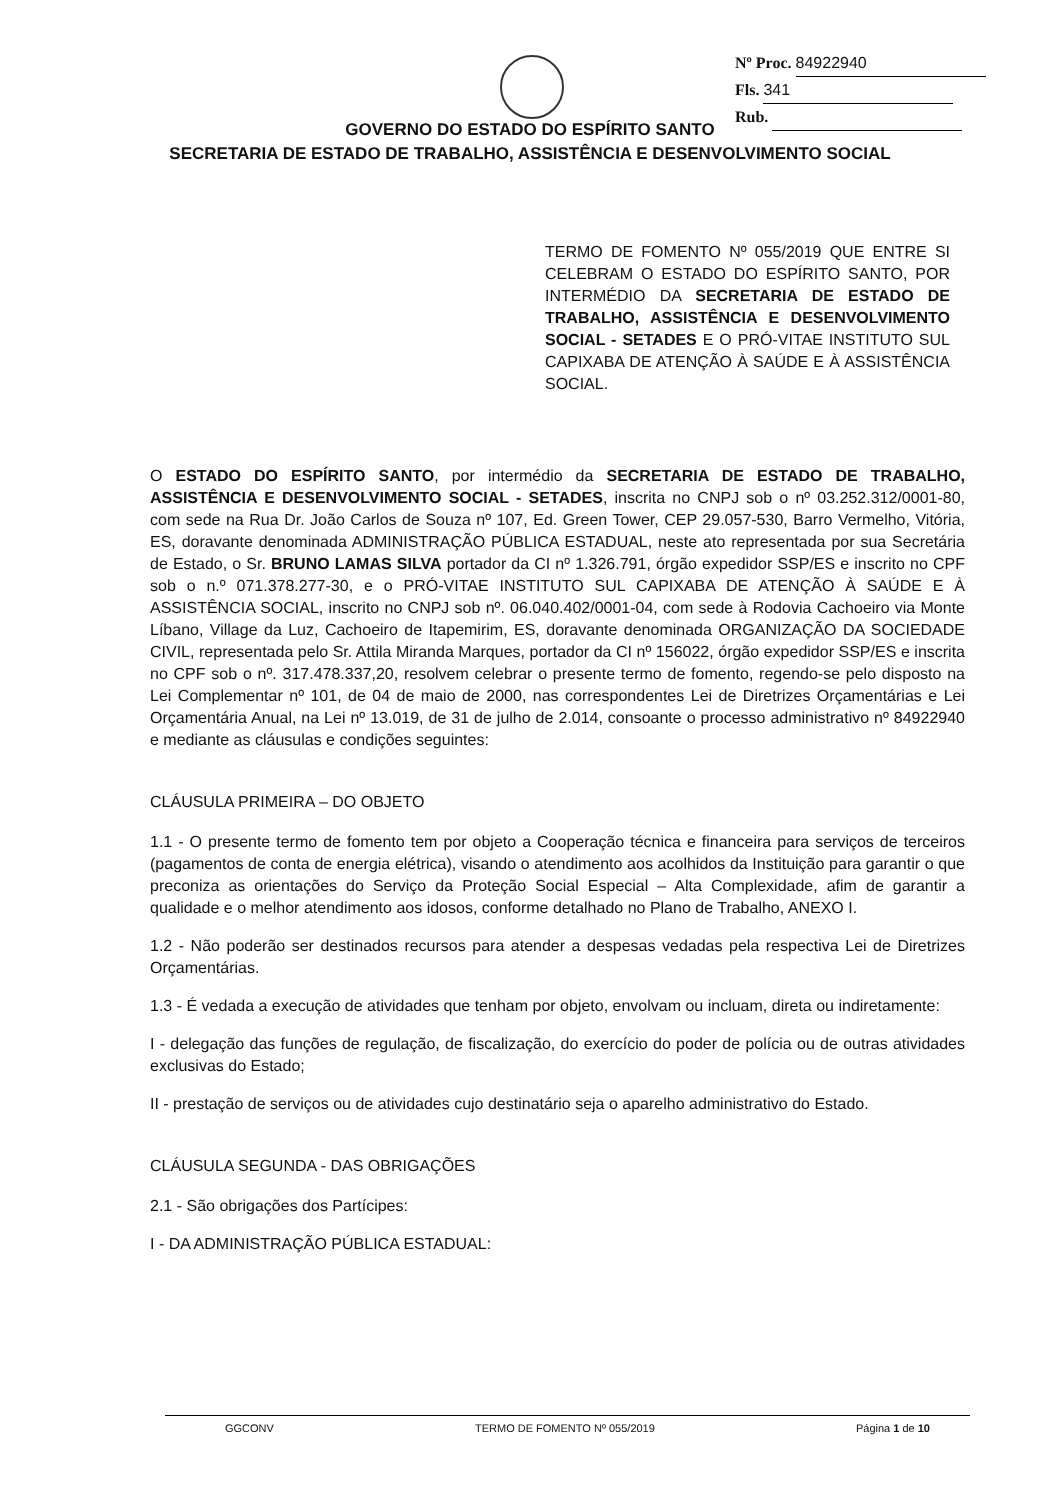Nº Proc. 84922940
Fls. 341
Rub.
GOVERNO DO ESTADO DO ESPÍRITO SANTO
SECRETARIA DE ESTADO DE TRABALHO, ASSISTÊNCIA E DESENVOLVIMENTO SOCIAL
TERMO DE FOMENTO Nº 055/2019 QUE ENTRE SI CELEBRAM O ESTADO DO ESPÍRITO SANTO, POR INTERMÉDIO DA SECRETARIA DE ESTADO DE TRABALHO, ASSISTÊNCIA E DESENVOLVIMENTO SOCIAL - SETADES E O PRÓ-VITAE INSTITUTO SUL CAPIXABA DE ATENÇÃO À SAÚDE E À ASSISTÊNCIA SOCIAL.
O ESTADO DO ESPÍRITO SANTO, por intermédio da SECRETARIA DE ESTADO DE TRABALHO, ASSISTÊNCIA E DESENVOLVIMENTO SOCIAL - SETADES, inscrita no CNPJ sob o nº 03.252.312/0001-80, com sede na Rua Dr. João Carlos de Souza nº 107, Ed. Green Tower, CEP 29.057-530, Barro Vermelho, Vitória, ES, doravante denominada ADMINISTRAÇÃO PÚBLICA ESTADUAL, neste ato representada por sua Secretária de Estado, o Sr. BRUNO LAMAS SILVA portador da CI nº 1.326.791, órgão expedidor SSP/ES e inscrito no CPF sob o n.º 071.378.277-30, e o PRÓ-VITAE INSTITUTO SUL CAPIXABA DE ATENÇÃO À SAÚDE E À ASSISTÊNCIA SOCIAL, inscrito no CNPJ sob nº. 06.040.402/0001-04, com sede à Rodovia Cachoeiro via Monte Líbano, Village da Luz, Cachoeiro de Itapemirim, ES, doravante denominada ORGANIZAÇÃO DA SOCIEDADE CIVIL, representada pelo Sr. Attila Miranda Marques, portador da CI nº 156022, órgão expedidor SSP/ES e inscrita no CPF sob o nº. 317.478.337,20, resolvem celebrar o presente termo de fomento, regendo-se pelo disposto na Lei Complementar nº 101, de 04 de maio de 2000, nas correspondentes Lei de Diretrizes Orçamentárias e Lei Orçamentária Anual, na Lei nº 13.019, de 31 de julho de 2.014, consoante o processo administrativo nº 84922940 e mediante as cláusulas e condições seguintes:
CLÁUSULA PRIMEIRA – DO OBJETO
1.1 - O presente termo de fomento tem por objeto a Cooperação técnica e financeira para serviços de terceiros (pagamentos de conta de energia elétrica), visando o atendimento aos acolhidos da Instituição para garantir o que preconiza as orientações do Serviço da Proteção Social Especial – Alta Complexidade, afim de garantir a qualidade e o melhor atendimento aos idosos, conforme detalhado no Plano de Trabalho, ANEXO I.
1.2 - Não poderão ser destinados recursos para atender a despesas vedadas pela respectiva Lei de Diretrizes Orçamentárias.
1.3 - É vedada a execução de atividades que tenham por objeto, envolvam ou incluam, direta ou indiretamente:
I - delegação das funções de regulação, de fiscalização, do exercício do poder de polícia ou de outras atividades exclusivas do Estado;
II - prestação de serviços ou de atividades cujo destinatário seja o aparelho administrativo do Estado.
CLÁUSULA SEGUNDA - DAS OBRIGAÇÕES
2.1 - São obrigações dos Partícipes:
I - DA ADMINISTRAÇÃO PÚBLICA ESTADUAL:
GGCONV TERMO DE FOMENTO Nº 055/2019 Página 1 de 10